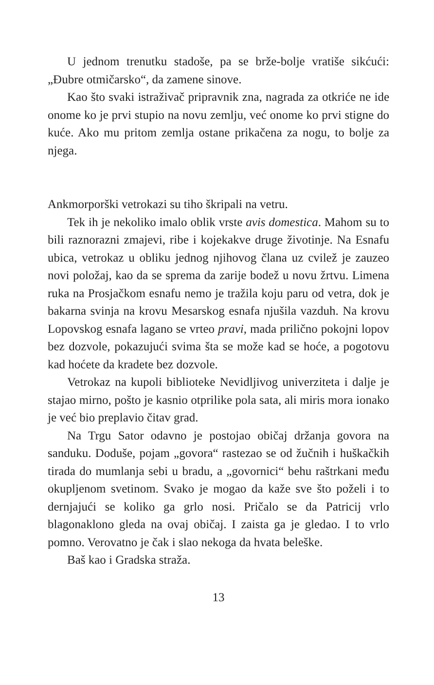U jednom trenutku stadoše, pa se brže-bolje vratiše sikću­ći: „Đubre otmičarsko“, da zamene sinove.
Kao što svaki istraživač pripravnik zna, nagrada za otkriće ne ide onome ko je prvi stupio na novu zemlju, već onome ko prvi stigne do kuće. Ako mu pritom zemlja ostane prikačena za nogu, to bolje za njega.
Ankmorporški vetrokazi su tiho škripali na vetru.
Tek ih je nekoliko imalo oblik vrste avis domestica. Mahom su to bili raznorazni zmajevi, ribe i kojekakve druge životinje. Na Esnafu ubica, vetrokaz u obliku jednog njihovog člana uz cvilež je zauzeo novi položaj, kao da se sprema da zarije bodež u novu žrtvu. Limena ruka na Prosjačkom esnafu nemo je tražila koju paru od vetra, dok je bakarna svinja na krovu Mesarskog esnafa njušila vazduh. Na krovu Lopovskog esnafa lagano se vrteo pravi, mada prilično pokojni lopov bez dozvole, pokazujući svima šta se može kad se hoće, a pogotovu kad hoćete da kradete bez dozvole.
Vetrokaz na kupoli biblioteke Nevidljivog univerziteta i dalje je stajao mirno, pošto je kasnio otprilike pola sata, ali miris mora ionako je već bio preplavio čitav grad.
Na Trgu Sator odavno je postojao običaj držanja govora na sanduku. Doduše, pojam „govora“ rastezao se od žučnih i huškačkih tirada do mumlanja sebi u bradu, a „govornici“ behu raštrkani među okupljenom svetinom. Svako je mogao da kaže sve što poželi i to dernjajući se koliko ga grlo nosi. Pričalo se da Patricij vrlo blagonaklono gleda na ovaj običaj. I zaista ga je gledao. I to vrlo pomno. Verovatno je čak i slao nekoga da hvata beleške.
Baš kao i Gradska straža.
13